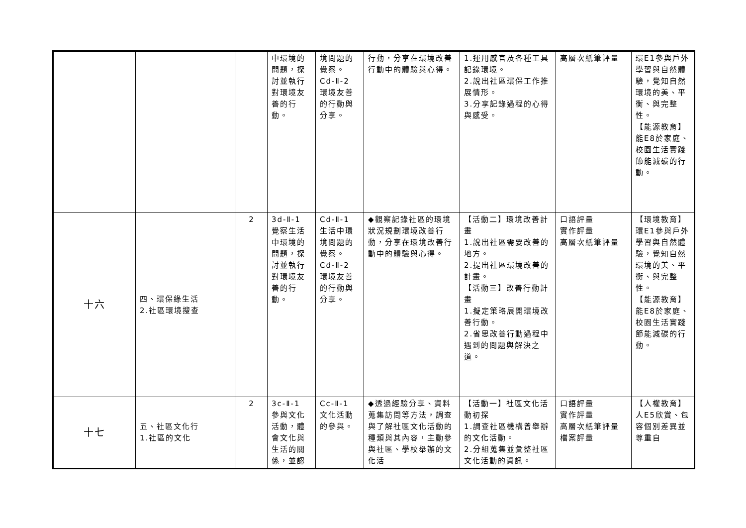| | | | 中環境的問題，探討並執行對環境友善的行動。 | 境問題的覺察。 Cd-Ⅱ-2 環境友善的行動與分享。 | 行動，分享在環境改善行動中的體驗與心得。 | 1.運用感官及各種工具記錄環境。 2.說出社區環保工作推展情形。 3.分享記錄過程的心得與感受。 | 高層次紙筆評量 | 環E1參與戶外學習與自然體驗，覺知自然環境的美、平衡、與完整性。 【能源教育】 能E8於家庭、校園生活實踐節能減碳的行動。 |
| 十六 | 四、環保綠生活 2.社區環境搜查 | 2 | 3d-Ⅱ-1 覺察生活中環境的問題，探討並執行對環境友善的行動。 | Cd-Ⅱ-1 生活中環境問題的覺察。 Cd-Ⅱ-2 環境友善的行動與分享。 | ◆觀察記錄社區的環境狀況規劃環境改善行動，分享在環境改善行動中的體驗與心得。 | 【活動二】環境改善計畫 1.說出社區需要改善的地方。 2.提出社區環境改善的計畫。 【活動三】改善行動計畫 1.擬定策略展開環境改善行動。 2.省思改善行動過程中遇到的問題與解決之道。 | 口語評量 實作評量 高層次紙筆評量 | 【環境教育】 環E1參與戶外學習與自然體驗，覺知自然環境的美、平衡、與完整性。 【能源教育】 能E8於家庭、校園生活實踐節能減碳的行動。 |
| 十七 | 五、社區文化行 1.社區的文化 | 2 | 3c-Ⅱ-1 參與文化活動，體會文化與生活的關係，並認 | Cc-Ⅱ-1 文化活動的參與。 | ◆透過經驗分享、資料蒐集訪問等方法，調查與了解社區文化活動的種類與其內容，主動參與社區、學校舉辦的文化活 | 【活動一】社區文化活動初探 1.調查社區機構曾舉辦的文化活動。 2.分組蒐集並彙整社區文化活動的資訊。 | 口語評量 實作評量 高層次紙筆評量 檔案評量 | 【人權教育】 人E5欣賞、包容個別差異並尊重自 |